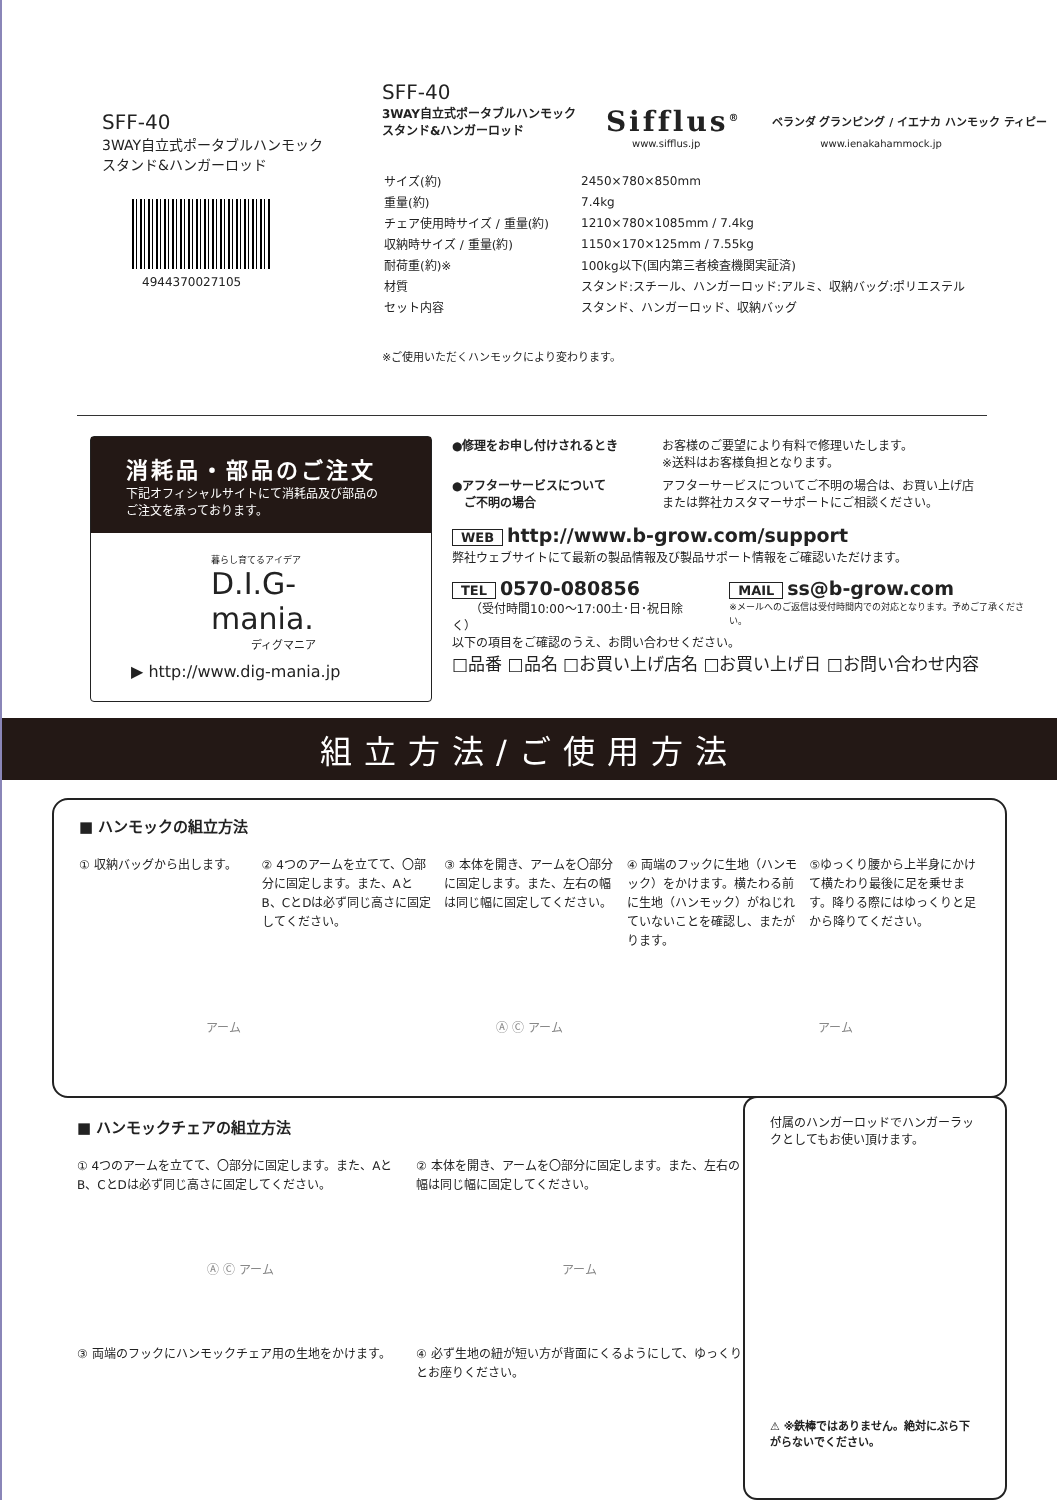SFF-40
3WAY自立式ポータブルハンモック
スタンド&ハンガーロッド
4944370027105
SFF-40
3WAY自立式ポータブルハンモック
スタンド&ハンガーロッド Sifflus<sup>®</sup> ベランダ グランピング / イエナカ ハンモック ティピー
www.sifflus.jp www.ienakahammock.jp
| サイズ(約) | 2450×780×850mm |
| 重量(約) | 7.4kg |
| チェア使用時サイズ / 重量(約) | 1210×780×1085mm / 7.4kg |
| 収納時サイズ / 重量(約) | 1150×170×125mm / 7.55kg |
| 耐荷重(約)※ | 100kg以下(国内第三者検査機関実証済) |
| 材質 | スタンド:スチール、ハンガーロッド:アルミ、収納バッグ:ポリエステル |
| セット内容 | スタンド、ハンガーロッド、収納バッグ |
※ご使用いただくハンモックにより変わります。
消耗品・部品のご注文
下記オフィシャルサイトにて消耗品及び部品の
ご注文を承っております。
暮らし育てるアイデア
D.I.G-mania.
ディグマニア
▶ http://www.dig-mania.jp
●修理をお申し付けされるとき お客様のご要望により有料で修理いたします。
※送料はお客様負担となります。
●アフターサービスについて
　ご不明の場合 アフターサービスについてご不明の場合は、お買い上げ店
または弊社カスタマーサポートにご相談ください。
WEB http://www.b-grow.com/support
弊社ウェブサイトにて最新の製品情報及び製品サポート情報をご確認いただけます。
TEL 0570-080856
　　（受付時間10:00～17:00土･日･祝日除く）
MAIL ss@b-grow.com
※メールへのご返信は受付時間内での対応となります。予めご了承ください。
以下の項目をご確認のうえ、お問い合わせください。
□品番 □品名 □お買い上げ店名 □お買い上げ日 □お問い合わせ内容
組立方法/ご使用方法
■ ハンモックの組立方法
① 収納バッグから出します。 ② 4つのアームを立てて、〇部分に固定します。また、AとB、CとDは必ず同じ高さに固定してください。
③ 本体を開き、アームを〇部分に固定します。また、左右の幅は同じ幅に固定してください。
④ 両端のフックに生地（ハンモック）をかけます。横たわる前に生地（ハンモック）がねじれていないことを確認し、またがります。
⑤ゆっくり腰から上半身にかけて横たわり最後に足を乗せます。降りる際にはゆっくりと足から降りてください。
アーム Ⓐ Ⓒ アーム アーム
■ ハンモックチェアの組立方法
① 4つのアームを立てて、〇部分に固定します。また、AとB、CとDは必ず同じ高さに固定してください。
Ⓐ Ⓒ アーム
② 本体を開き、アームを〇部分に固定します。また、左右の幅は同じ幅に固定してください。
アーム
③ 両端のフックにハンモックチェア用の生地をかけます。
④ 必ず生地の紐が短い方が背面にくるようにして、ゆっくりとお座りください。
付属のハンガーロッドでハンガーラックとしてもお使い頂けます。
⚠ ※鉄棒ではありません。絶対にぶら下がらないでください。